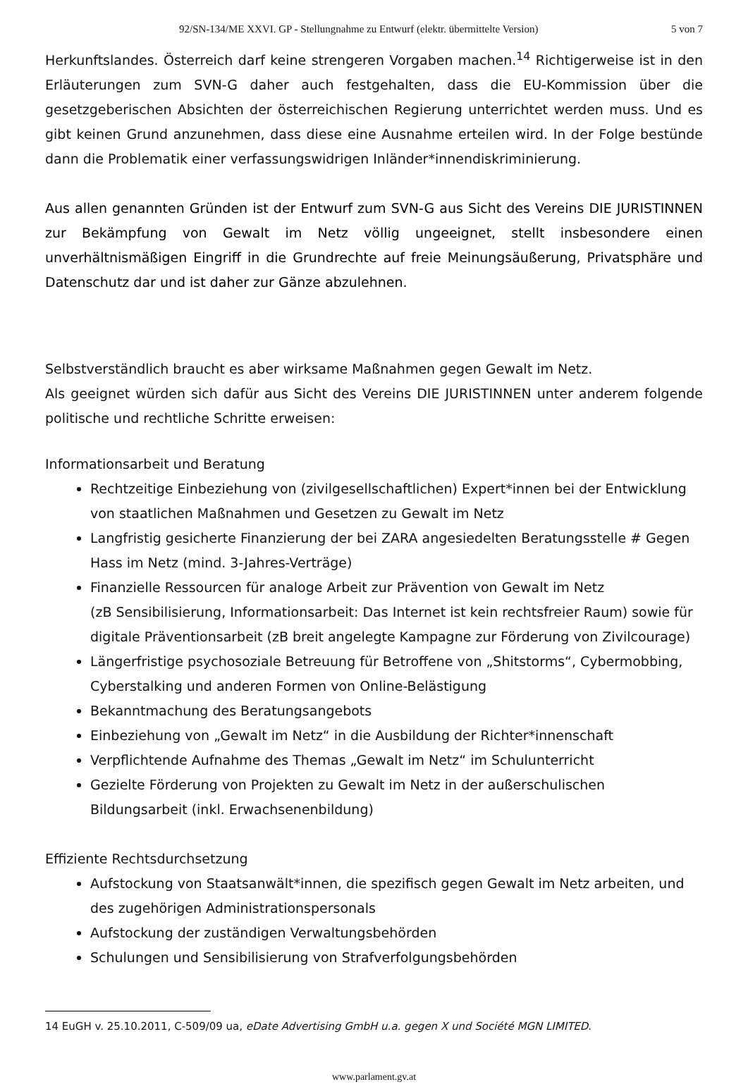92/SN-134/ME XXVI. GP - Stellungnahme zu Entwurf (elektr. übermittelte Version) 5 von 7
Herkunftslandes. Österreich darf keine strengeren Vorgaben machen.<sup>14</sup> Richtigerweise ist in den Erläuterungen zum SVN-G daher auch festgehalten, dass die EU-Kommission über die gesetzgeberischen Absichten der österreichischen Regierung unterrichtet werden muss. Und es gibt keinen Grund anzunehmen, dass diese eine Ausnahme erteilen wird. In der Folge bestünde dann die Problematik einer verfassungswidrigen Inländer*innendiskriminierung.
Aus allen genannten Gründen ist der Entwurf zum SVN-G aus Sicht des Vereins DIE JURISTINNEN zur Bekämpfung von Gewalt im Netz völlig ungeeignet, stellt insbesondere einen unverhältnismäßigen Eingriff in die Grundrechte auf freie Meinungsäußerung, Privatsphäre und Datenschutz dar und ist daher zur Gänze abzulehnen.
Selbstverständlich braucht es aber wirksame Maßnahmen gegen Gewalt im Netz.
Als geeignet würden sich dafür aus Sicht des Vereins DIE JURISTINNEN unter anderem folgende politische und rechtliche Schritte erweisen:
Informationsarbeit und Beratung
Rechtzeitige Einbeziehung von (zivilgesellschaftlichen) Expert*innen bei der Entwicklung von staatlichen Maßnahmen und Gesetzen zu Gewalt im Netz
Langfristig gesicherte Finanzierung der bei ZARA angesiedelten Beratungsstelle # Gegen Hass im Netz (mind. 3-Jahres-Verträge)
Finanzielle Ressourcen für analoge Arbeit zur Prävention von Gewalt im Netz
(zB Sensibilisierung, Informationsarbeit: Das Internet ist kein rechtsfreier Raum) sowie für digitale Präventionsarbeit (zB breit angelegte Kampagne zur Förderung von Zivilcourage)
Längerfristige psychosoziale Betreuung für Betroffene von „Shitstorms“, Cybermobbing, Cyberstalking und anderen Formen von Online-Belästigung
Bekanntmachung des Beratungsangebots
Einbeziehung von „Gewalt im Netz“ in die Ausbildung der Richter*innenschaft
Verpflichtende Aufnahme des Themas „Gewalt im Netz“ im Schulunterricht
Gezielte Förderung von Projekten zu Gewalt im Netz in der außerschulischen Bildungsarbeit (inkl. Erwachsenenbildung)
Effiziente Rechtsdurchsetzung
Aufstockung von Staatsanwält*innen, die spezifisch gegen Gewalt im Netz arbeiten, und des zugehörigen Administrationspersonals
Aufstockung der zuständigen Verwaltungsbehörden
Schulungen und Sensibilisierung von Strafverfolgungsbehörden
14 EuGH v. 25.10.2011, C-509/09 ua, eDate Advertising GmbH u.a. gegen X und Société MGN LIMITED.
www.parlament.gv.at